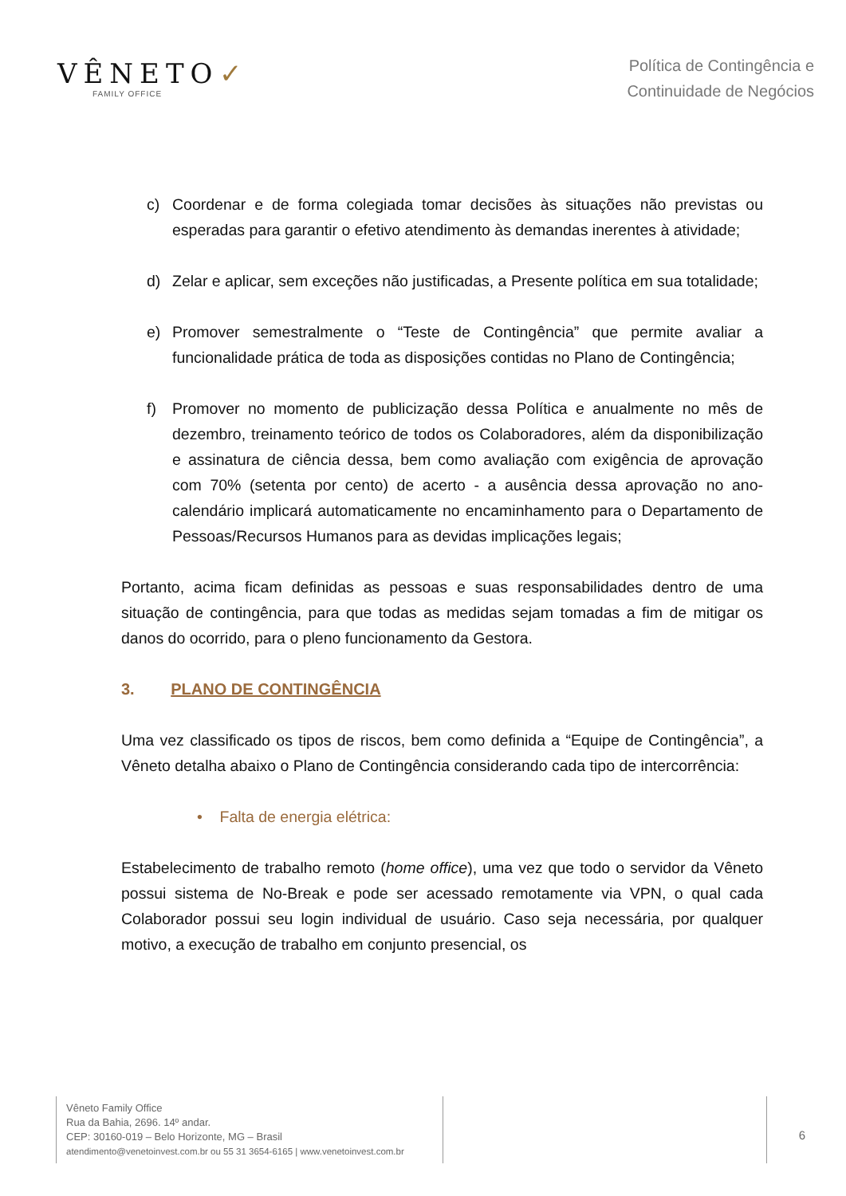VÊNETO✓
FAMILY OFFICE
Política de Contingência e
Continuidade de Negócios
c) Coordenar e de forma colegiada tomar decisões às situações não previstas ou esperadas para garantir o efetivo atendimento às demandas inerentes à atividade;
d) Zelar e aplicar, sem exceções não justificadas, a Presente política em sua totalidade;
e) Promover semestralmente o “Teste de Contingência” que permite avaliar a funcionalidade prática de toda as disposições contidas no Plano de Contingência;
f) Promover no momento de publicização dessa Política e anualmente no mês de dezembro, treinamento teórico de todos os Colaboradores, além da disponibilização e assinatura de ciência dessa, bem como avaliação com exigência de aprovação com 70% (setenta por cento) de acerto - a ausência dessa aprovação no ano-calendário implicará automaticamente no encaminhamento para o Departamento de Pessoas/Recursos Humanos para as devidas implicações legais;
Portanto, acima ficam definidas as pessoas e suas responsabilidades dentro de uma situação de contingência, para que todas as medidas sejam tomadas a fim de mitigar os danos do ocorrido, para o pleno funcionamento da Gestora.
3. PLANO DE CONTINGÊNCIA
Uma vez classificado os tipos de riscos, bem como definida a “Equipe de Contingência”, a Vêneto detalha abaixo o Plano de Contingência considerando cada tipo de intercorrência:
• Falta de energia elétrica:
Estabelecimento de trabalho remoto (home office), uma vez que todo o servidor da Vêneto possui sistema de No-Break e pode ser acessado remotamente via VPN, o qual cada Colaborador possui seu login individual de usuário. Caso seja necessária, por qualquer motivo, a execução de trabalho em conjunto presencial, os
Vêneto Family Office
Rua da Bahia, 2696. 14º andar.
CEP: 30160-019 – Belo Horizonte, MG – Brasil
atendimento@venetoinvest.com.br ou 55 31 3654-6165 | www.venetoinvest.com.br
6